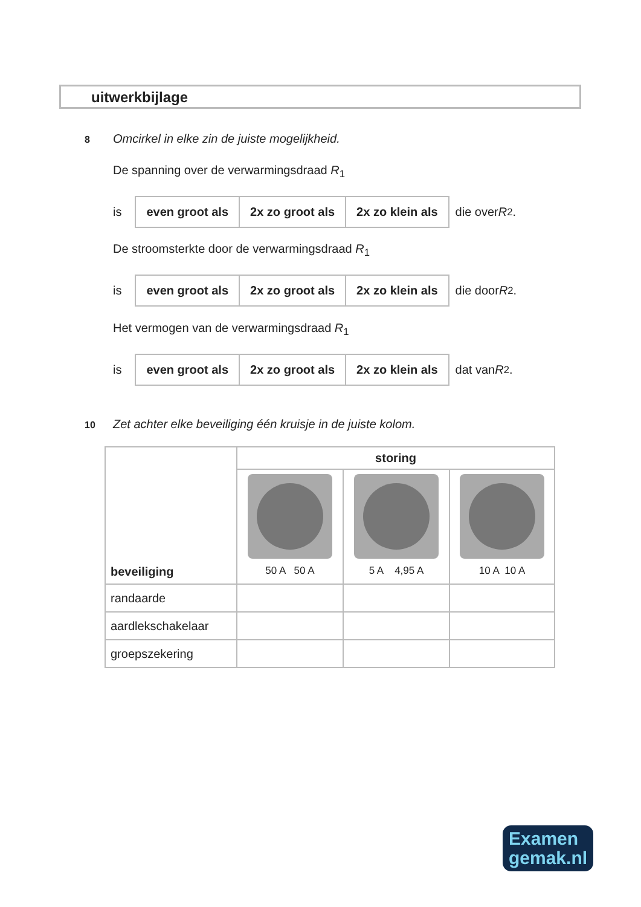uitwerkbijlage
8 Omcirkel in elke zin de juiste mogelijkheid.
De spanning over de verwarmingsdraad R<sub>1</sub>
is
| even groot als | 2x zo groot als | 2x zo klein als |
die over R<sub>2</sub>.
De stroomsterkte door de verwarmingsdraad R<sub>1</sub>
is
| even groot als | 2x zo groot als | 2x zo klein als |
die door R<sub>2</sub>.
Het vermogen van de verwarmingsdraad R<sub>1</sub>
is
| even groot als | 2x zo groot als | 2x zo klein als |
dat van R<sub>2</sub>.
10 Zet achter elke beveiliging één kruisje in de juiste kolom.
| beveiliging | storing | | |
| --- | --- | --- | --- |
| | 50 A 50 A | 5 A 4,95 A | 10 A 10 A |
| randaarde | | | |
| aardlekschakelaar | | | |
| groepszekering | | | |
Examen
gemak.nl